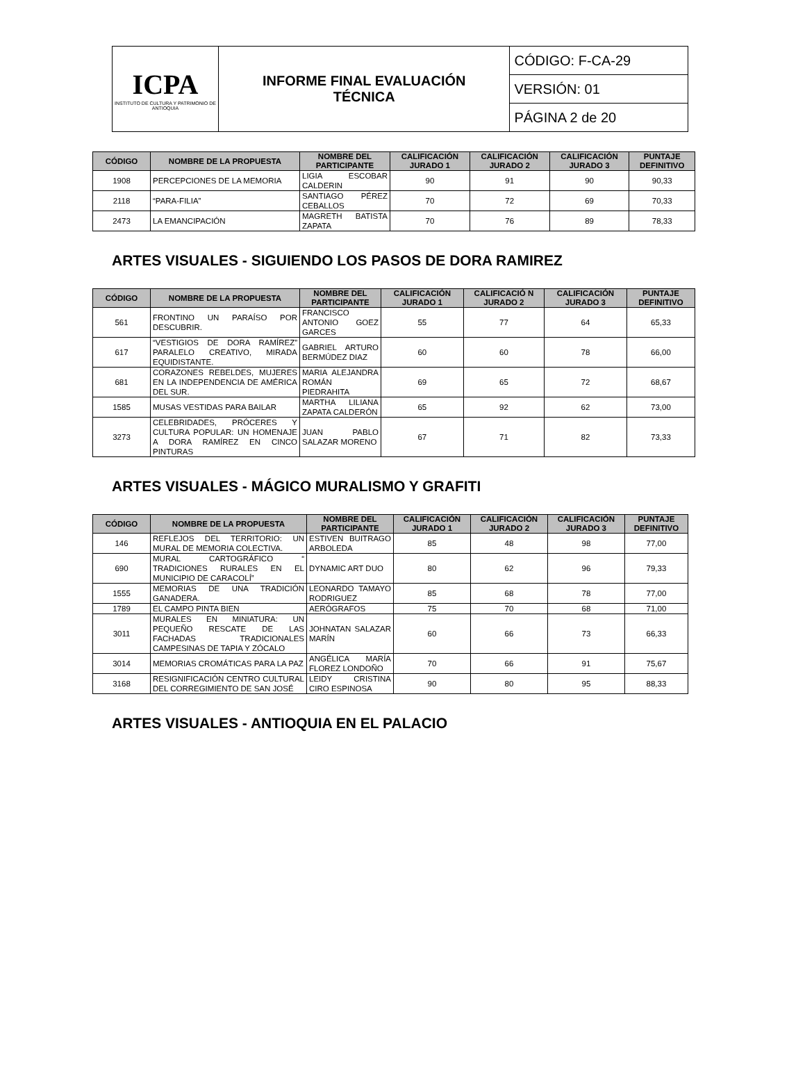| ICPA INSTITUTO DE CULTURA Y PATRIMONIO DE ANTIOQUIA | INFORME FINAL EVALUACIÓN TÉCNICA | CÓDIGO: F-CA-29 |
| | | VERSIÓN: 01 |
| | | PÁGINA 2 de 20 |
| CÓDIGO | NOMBRE DE LA PROPUESTA | NOMBRE DEL PARTICIPANTE | CALIFICACIÓN JURADO 1 | CALIFICACIÓN JURADO 2 | CALIFICACIÓN JURADO 3 | PUNTAJE DEFINITIVO |
| --- | --- | --- | --- | --- | --- | --- |
| 1908 | PERCEPCIONES DE LA MEMORIA | LIGIA ESCOBAR CALDERIN | 90 | 91 | 90 | 90,33 |
| 2118 | “PARA-FILIA” | SANTIAGO PÉREZ CEBALLOS | 70 | 72 | 69 | 70,33 |
| 2473 | LA EMANCIPACIÓN | MAGRETH BATISTA ZAPATA | 70 | 76 | 89 | 78,33 |
ARTES VISUALES - SIGUIENDO LOS PASOS DE DORA RAMIREZ
| CÓDIGO | NOMBRE DE LA PROPUESTA | NOMBRE DEL PARTICIPANTE | CALIFICACIÓN JURADO 1 | CALIFICACIÓ N JURADO 2 | CALIFICACIÓN JURADO 3 | PUNTAJE DEFINITIVO |
| --- | --- | --- | --- | --- | --- | --- |
| 561 | FRONTINO UN PARAÍSO POR DESCUBRIR. | FRANCISCO ANTONIO GOEZ GARCES | 55 | 77 | 64 | 65,33 |
| 617 | “VESTIGIOS DE DORA RAMÍREZ” PARALELO CREATIVO, MIRADA EQUIDISTANTE. | GABRIEL ARTURO BERMÚDEZ DIAZ | 60 | 60 | 78 | 66,00 |
| 681 | CORAZONES REBELDES, MUJERES EN LA INDEPENDENCIA DE AMÉRICA DEL SUR. | MARIA ALEJANDRA ROMÁN PIEDRAHITA | 69 | 65 | 72 | 68,67 |
| 1585 | MUSAS VESTIDAS PARA BAILAR | MARTHA LILIANA ZAPATA CALDERÓN | 65 | 92 | 62 | 73,00 |
| 3273 | CELEBRIDADES, PRÓCERES Y CULTURA POPULAR: UN HOMENAJE A DORA RAMÍREZ EN CINCO PINTURAS | JUAN PABLO SALAZAR MORENO | 67 | 71 | 82 | 73,33 |
ARTES VISUALES - MÁGICO MURALISMO Y GRAFITI
| CÓDIGO | NOMBRE DE LA PROPUESTA | NOMBRE DEL PARTICIPANTE | CALIFICACIÓN JURADO 1 | CALIFICACIÓN JURADO 2 | CALIFICACIÓN JURADO 3 | PUNTAJE DEFINITIVO |
| --- | --- | --- | --- | --- | --- | --- |
| 146 | REFLEJOS DEL TERRITORIO: UN MURAL DE MEMORIA COLECTIVA. | ESTIVEN BUITRAGO ARBOLEDA | 85 | 48 | 98 | 77,00 |
| 690 | MURAL CARTOGRÁFICO “ TRADICIONES RURALES EN EL MUNICIPIO DE CARACOLÍ” | DYNAMIC ART DUO | 80 | 62 | 96 | 79,33 |
| 1555 | MEMORIAS DE UNA TRADICIÓN GANADERA. | LEONARDO TAMAYO RODRIGUEZ | 85 | 68 | 78 | 77,00 |
| 1789 | EL CAMPO PINTA BIEN | AERÓGRAFOS | 75 | 70 | 68 | 71,00 |
| 3011 | MURALES EN MINIATURA: UN PEQUEÑO RESCATE DE LAS FACHADAS TRADICIONALES CAMPESINAS DE TAPIA Y ZÓCALO | JOHNATAN SALAZAR MARÍN | 60 | 66 | 73 | 66,33 |
| 3014 | MEMORIAS CROMÁTICAS PARA LA PAZ | ANGÉLICA MARÍA FLOREZ LONDOÑO | 70 | 66 | 91 | 75,67 |
| 3168 | RESIGNIFICACIÓN CENTRO CULTURAL DEL CORREGIMIENTO DE SAN JOSÉ | LEIDY CRISTINA CIRO ESPINOSA | 90 | 80 | 95 | 88,33 |
ARTES VISUALES - ANTIOQUIA EN EL PALACIO